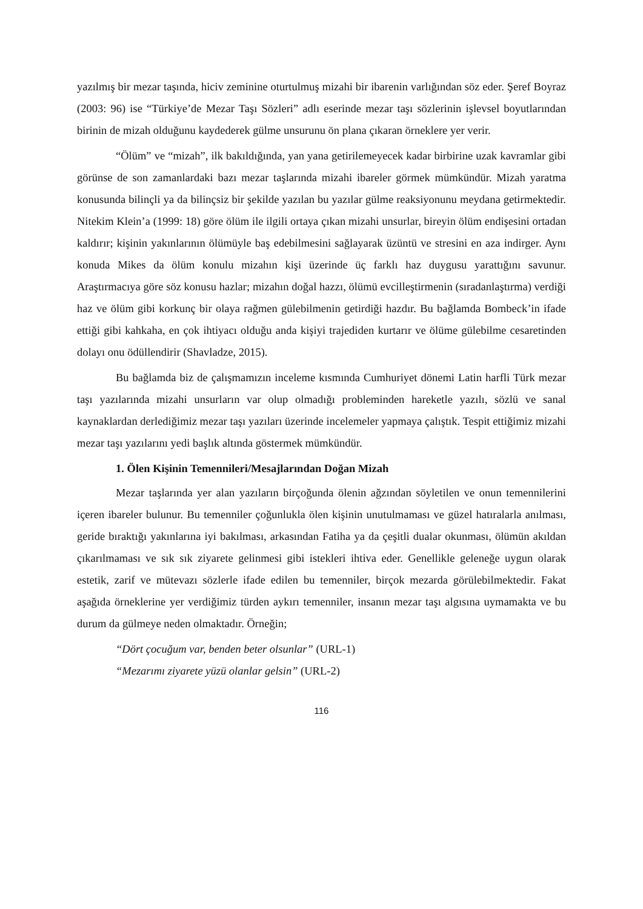yazılmış bir mezar taşında, hiciv zeminine oturtulmuş mizahi bir ibarenin varlığından söz eder. Şeref Boyraz (2003: 96) ise “Türkiye’de Mezar Taşı Sözleri” adlı eserinde mezar taşı sözlerinin işlevsel boyutlarından birinin de mizah olduğunu kaydederek gülme unsurunu ön plana çıkaran örneklere yer verir.
“Ölüm” ve “mizah”, ilk bakıldığında, yan yana getirilemeyecek kadar birbirine uzak kavramlar gibi görünse de son zamanlardaki bazı mezar taşlarında mizahi ibareler görmek mümkündür. Mizah yaratma konusunda bilinçli ya da bilinçsiz bir şekilde yazılan bu yazılar gülme reaksiyonunu meydana getirmektedir. Nitekim Klein’a (1999: 18) göre ölüm ile ilgili ortaya çıkan mizahi unsurlar, bireyin ölüm endişesini ortadan kaldırır; kişinin yakınlarının ölümüyle baş edebilmesini sağlayarak üzüntü ve stresini en aza indirger. Aynı konuda Mikes da ölüm konulu mizahın kişi üzerinde üç farklı haz duygusu yarattığını savunur. Araştırmacıya göre söz konusu hazlar; mizahın doğal hazzı, ölümü evcilleştirmenin (sıradanlaştırma) verdiği haz ve ölüm gibi korkunç bir olaya rağmen gülebilmenin getirdiği hazdır. Bu bağlamda Bombeck’in ifade ettiği gibi kahkaha, en çok ihtiyacı olduğu anda kişiyi trajediden kurtarır ve ölüme gülebilme cesaretinden dolayı onu ödüllendirir (Shavladze, 2015).
Bu bağlamda biz de çalışmamızın inceleme kısmında Cumhuriyet dönemi Latin harfli Türk mezar taşı yazılarında mizahi unsurların var olup olmadığı probleminden hareketle yazılı, sözlü ve sanal kaynaklardan derlediğimiz mezar taşı yazıları üzerinde incelemeler yapmaya çalıştık. Tespit ettiğimiz mizahi mezar taşı yazılarını yedi başlık altında göstermek mümkündür.
1. Ölen Kişinin Temennileri/Mesajlarından Doğan Mizah
Mezar taşlarında yer alan yazıların birçoğunda ölenin ağzından söyletilen ve onun temennilerini içeren ibareler bulunur. Bu temenniler çoğunlukla ölen kişinin unutulmaması ve güzel hatıralarla anılması, geride bıraktığı yakınlarına iyi bakılması, arkasından Fatiha ya da çeşitli dualar okunması, ölümün akıldan çıkarılmaması ve sık sık ziyarete gelinmesi gibi istekleri ihtiva eder. Genellikle geleneğe uygun olarak estetik, zarif ve mütevazı sözlerle ifade edilen bu temenniler, birçok mezarda görülebilmektedir. Fakat aşağıda örneklerine yer verdiğimiz türden aykırı temenniler, insanın mezar taşı algısına uymamakta ve bu durum da gülmeye neden olmaktadır. Örneğin;
“Dört çocuğum var, benden beter olsunlar” (URL-1)
“Mezarımı ziyarete yüzü olanlar gelsin” (URL-2)
116